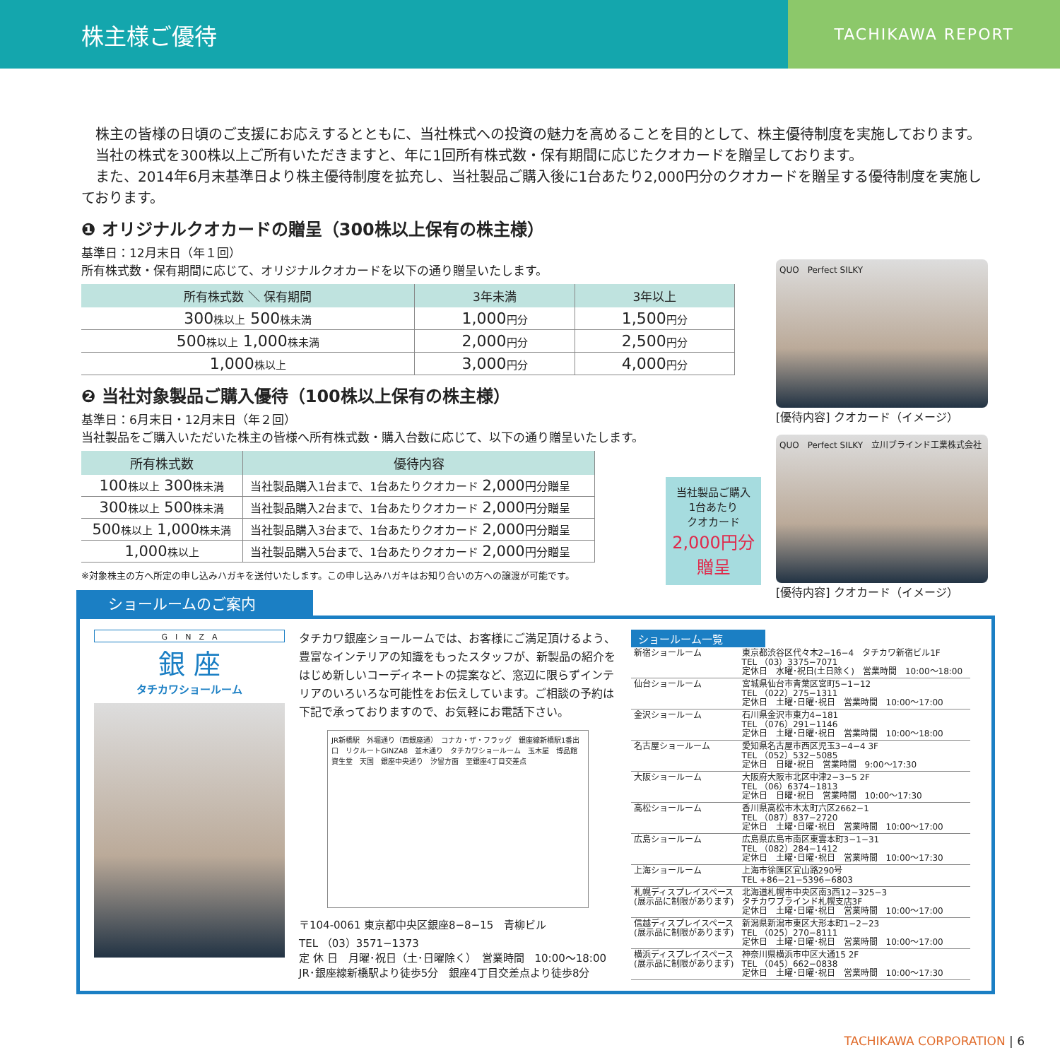株主様ご優待
TACHIKAWA REPORT
　株主の皆様の日頃のご支援にお応えするとともに、当社株式への投資の魅力を高めることを目的として、株主優待制度を実施しております。
　当社の株式を300株以上ご所有いただきますと、年に1回所有株式数・保有期間に応じたクオカードを贈呈しております。
　また、2014年6月末基準日より株主優待制度を拡充し、当社製品ご購入後に1台あたり2,000円分のクオカードを贈呈する優待制度を実施しております。
❶ オリジナルクオカードの贈呈（300株以上保有の株主様）
基準日：12月末日（年１回）
所有株式数・保有期間に応じて、オリジナルクオカードを以下の通り贈呈いたします。
| 所有株式数 ＼ 保有期間 | 3年未満 | 3年以上 |
| --- | --- | --- |
| 300 株以上 500 株未満 | 1,000 円分 | 1,500 円分 |
| 500 株以上 1,000 株未満 | 2,000 円分 | 2,500 円分 |
| 1,000 株以上 | 3,000 円分 | 4,000 円分 |
❷ 当社対象製品ご購入優待（100株以上保有の株主様）
基準日：6月末日・12月末日（年２回）
当社製品をご購入いただいた株主の皆様へ所有株式数・購入台数に応じて、以下の通り贈呈いたします。
| 所有株式数 | 優待内容 |
| --- | --- |
| 100 株以上 300 株未満 | 当社製品購入1台まで、1台あたりクオカード 2,000 円分贈呈 |
| 300 株以上 500 株未満 | 当社製品購入2台まで、1台あたりクオカード 2,000 円分贈呈 |
| 500 株以上 1,000 株未満 | 当社製品購入3台まで、1台あたりクオカード 2,000 円分贈呈 |
| 1,000 株以上 | 当社製品購入5台まで、1台あたりクオカード 2,000 円分贈呈 |
※対象株主の方へ所定の申し込みハガキを送付いたします。この申し込みハガキはお知り合いの方への譲渡が可能です。
QUO　Perfect SILKY
[優待内容] クオカード（イメージ）
QUO　Perfect SILKY　立川ブラインド工業株式会社
[優待内容] クオカード（イメージ）
当社製品ご購入
1台あたり
クオカード
2,000円分
贈呈
ショールームのご案内
G　I　N　Z　A
銀 座
タチカワショールーム
タチカワ銀座ショールームでは、お客様にご満足頂けるよう、豊富なインテリアの知識をもったスタッフが、新製品の紹介をはじめ新しいコーディネートの提案など、窓辺に限らずインテリアのいろいろな可能性をお伝えしています。ご相談の予約は下記で承っておりますので、お気軽にお電話下さい。
JR新橋駅　外堀通り（西銀座通）　コナカ・ザ・フラッグ　銀座線新橋駅1番出口　リクルートGINZA8　並木通り　タチカワショールーム　玉木屋　博品館　資生堂　天国　銀座中央通り　汐留方面　至銀座4丁目交差点
〒104-0061 東京都中央区銀座8−8−15　青柳ビル
TEL （03）3571−1373
定 休 日　月曜･祝日（土･日曜除く）　営業時間　10:00〜18:00
JR･銀座線新橋駅より徒歩5分　銀座4丁目交差点より徒歩8分
ショールーム一覧
| 新宿ショールーム | 東京都渋谷区代々木2−16−4 タチカワ新宿ビル1F TEL （03）3375−7071 定休日 水曜･祝日(土日除く) 営業時間 10:00〜18:00 |
| 仙台ショールーム | 宮城県仙台市青葉区宮町5−1−12 TEL （022）275−1311 定休日 土曜･日曜･祝日 営業時間 10:00〜17:00 |
| 金沢ショールーム | 石川県金沢市東力4−181 TEL （076）291−1146 定休日 土曜･日曜･祝日 営業時間 10:00〜18:00 |
| 名古屋ショールーム | 愛知県名古屋市西区児玉3−4−4 3F TEL （052）532−5085 定休日 日曜･祝日 営業時間 9:00〜17:30 |
| 大阪ショールーム | 大阪府大阪市北区中津2−3−5 2F TEL （06）6374−1813 定休日 日曜･祝日 営業時間 10:00〜17:30 |
| 高松ショールーム | 香川県高松市木太町六区2662−1 TEL （087）837−2720 定休日 土曜･日曜･祝日 営業時間 10:00〜17:00 |
| 広島ショールーム | 広島県広島市南区東雲本町3−1−31 TEL （082）284−1412 定休日 土曜･日曜･祝日 営業時間 10:00〜17:30 |
| 上海ショールーム | 上海市徐匯区宜山路290号 TEL +86−21−5396−6803 |
| 札幌ディスプレイスペース (展示品に制限があります) | 北海道札幌市中央区南3西12−325−3 タチカワブラインド札幌支店3F 定休日 土曜･日曜･祝日 営業時間 10:00〜17:00 |
| 信越ディスプレイスペース (展示品に制限があります) | 新潟県新潟市東区大形本町1−2−23 TEL （025）270−8111 定休日 土曜･日曜･祝日 営業時間 10:00〜17:00 |
| 横浜ディスプレイスペース (展示品に制限があります) | 神奈川県横浜市中区大通15 2F TEL （045）662−0838 定休日 土曜･日曜･祝日 営業時間 10:00〜17:30 |
TACHIKAWA CORPORATION | 6